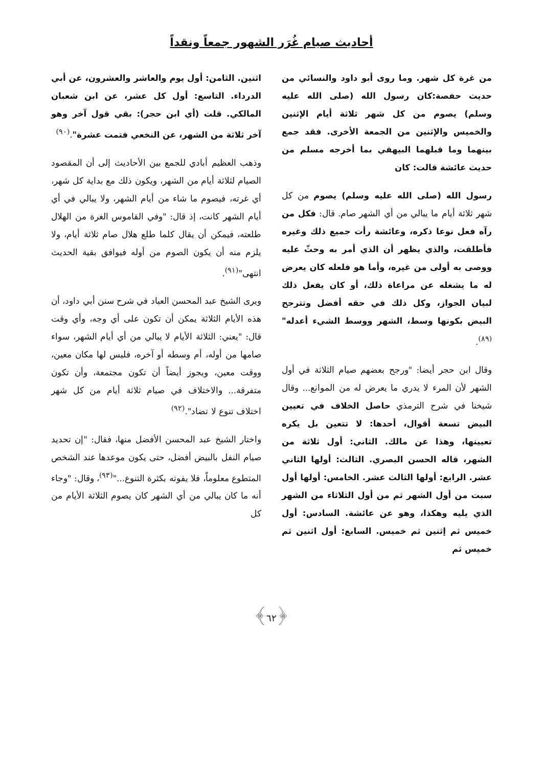أحاديث صيام غُرَر الشهور جمعاً ونقداً
من غرة كل شهر. وما روى أبو داود والنسائي من حديث حفصة:كان رسول الله (صلى الله عليه وسلم) يصوم من كل شهر ثلاثة أيام الإثنين والخميس والإثنين من الجمعة الأخرى. فقد جمع بينهما وما قبلهما البيهقي بما أخرجه مسلم من حديث عائشة قالت: كان
رسول الله (صلى الله عليه وسلم) يصوم من كل شهر ثلاثة أيام ما يبالي من أي الشهر صام. قال: فكل من رآه فعل نوعا ذكره، وعائشة رأت جميع ذلك وغيره فأطلقت، والذي يظهر أن الذي أمر به وحثّ عليه ووصى به أولى من غيره، وأما هو فلعله كان يعرض له ما يشغله عن مراعاة ذلك، أو كان يفعل ذلك لبيان الجواز، وكل ذلك في حقه أفضل وتترجح البيض بكونها وسط، الشهر ووسط الشيء أعدله"<sup>(٨٩)</sup>.
وقال ابن حجر أيضا: "ورجح بعضهم صيام الثلاثة في أول الشهر لأن المرء لا يدري ما يعرض له من الموانع... وقال شيخنا في شرح الترمذي حاصل الخلاف في تعيين البيض تسعة أقوال، أحدها: لا تتعين بل يكره تعيينها، وهذا عن مالك. الثاني: أول ثلاثة من الشهر، قاله الحسن البصري. الثالث: أولها الثاني عشر. الرابع: أولها الثالث عشر. الخامس: أولها أول سبت من أول الشهر ثم من أول الثلاثاء من الشهر الذي يليه وهكذا، وهو عن عائشة. السادس: أول خميس ثم إثنين ثم خميس. السابع: أول اثنين ثم خميس ثم
اثنين. الثامن: أول يوم والعاشر والعشرون، عن أبي الدرداء. التاسع: أول كل عشر، عن ابن شعبان المالكي. قلت (أي ابن حجر): بقي قول آخر وهو آخر ثلاثة من الشهر، عن النخعي فتمت عشرة".<sup>(٩٠)</sup>
وذهب العظيم أبادي للجمع بين الأحاديث إلى أن المقصود الصيام لثلاثة أيام من الشهر، ويكون ذلك مع بداية كل شهر، أي غرته، فيصوم ما شاء من أيام الشهر، ولا يبالي في أي أيام الشهر كانت، إذ قال: "وفي القاموس الغرة من الهلال طلعته، فيمكن أن يقال كلما طلع هلال صام ثلاثة أيام، ولا يلزم منه أن يكون الصوم من أوله فيوافق بقية الحديث انتهى"<sup>(٩١)</sup>.
ويرى الشيخ عبد المحسن العباد في شرح سنن أبي داود، أن هذه الأيام الثلاثة يمكن أن تكون على أي وجه، وأي وقت قال: "يعني: الثلاثة الأيام لا يبالي من أي أيام الشهر، سواء صامها من أوله، أم وسطه أو آخره، فليس لها مكان معين، ووقت معين، ويجوز أيضاً أن تكون مجتمعة، وأن تكون متفرقة... والاختلاف في صيام ثلاثة أيام من كل شهر اختلاف تنوع لا تضاد".<sup>(٩٢)</sup>
واختار الشيخ عبد المحسن الأفضل منها، فقال: "إن تحديد صيام النفل بالبيض أفضل، حتى يكون موعدها عند الشخص المتطوع معلوماً، فلا يفوته بكثرة التنوع..."<sup>(٩٣)</sup>، وقال: "وجاء أنه ما كان يبالي من أي الشهر كان يصوم الثلاثة الأيام من كل
﴿٦٢﴾